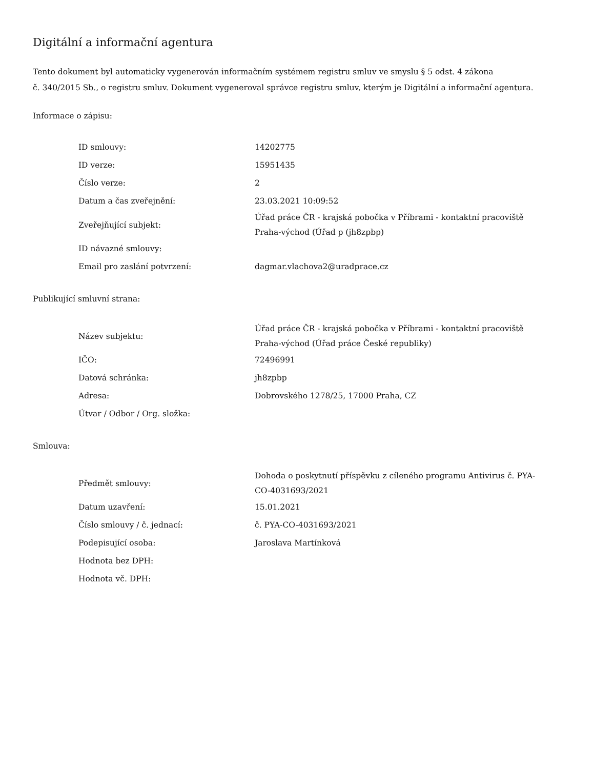Digitální a informační agentura
Tento dokument byl automaticky vygenerován informačním systémem registru smluv ve smyslu § 5 odst. 4 zákona
č. 340/2015 Sb., o registru smluv. Dokument vygeneroval správce registru smluv, kterým je Digitální a informační agentura.
Informace o zápisu:
| ID smlouvy: | 14202775 |
| ID verze: | 15951435 |
| Číslo verze: | 2 |
| Datum a čas zveřejnění: | 23.03.2021 10:09:52 |
| Zveřejňující subjekt: | Úřad práce ČR - krajská pobočka v Příbrami - kontaktní pracoviště Praha-východ (Úřad p (jh8zpbp) |
| ID návazné smlouvy: | |
| Email pro zaslání potvrzení: | dagmar.vlachova2@uradprace.cz |
Publikující smluvní strana:
| Název subjektu: | Úřad práce ČR - krajská pobočka v Příbrami - kontaktní pracoviště Praha-východ (Úřad práce České republiky) |
| IČO: | 72496991 |
| Datová schránka: | jh8zpbp |
| Adresa: | Dobrovského 1278/25, 17000 Praha, CZ |
| Útvar / Odbor / Org. složka: | |
Smlouva:
| Předmět smlouvy: | Dohoda o poskytnutí příspěvku z cíleného programu Antivirus č. PYA-CO-4031693/2021 |
| Datum uzavření: | 15.01.2021 |
| Číslo smlouvy / č. jednací: | č. PYA-CO-4031693/2021 |
| Podepisující osoba: | Jaroslava Martínková |
| Hodnota bez DPH: | |
| Hodnota vč. DPH: | |